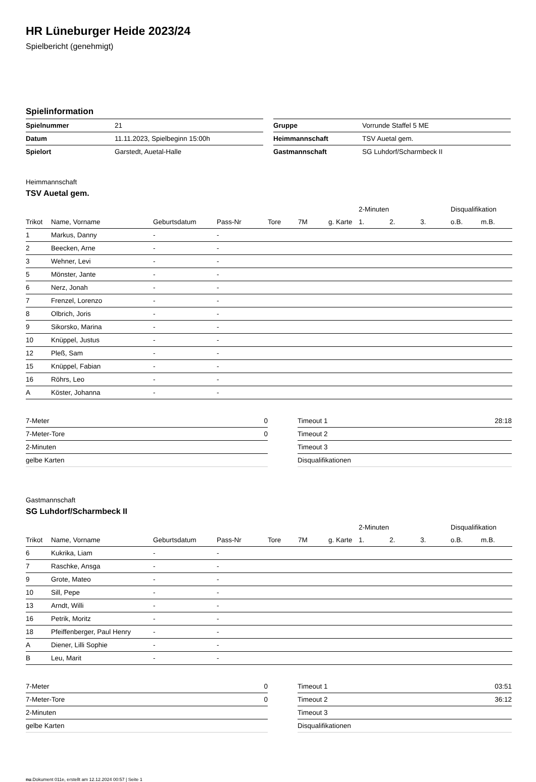HR Lüneburger Heide 2023/24
Spielbericht (genehmigt)
Spielinformation
| Spielnummer | 21 |
| Datum | 11.11.2023, Spielbeginn 15:00h |
| Spielort | Garstedt, Auetal-Halle |
| Gruppe | Vorrunde Staffel 5 ME |
| Heimmannschaft | TSV Auetal gem. |
| Gastmannschaft | SG Luhdorf/Scharmbeck II |
Heimmannschaft
TSV Auetal gem.
| | | | | | | | 2-Minuten | | | Disqualifikation | |
| --- | --- | --- | --- | --- | --- | --- | --- | --- | --- | --- | --- |
| Trikot | Name, Vorname | Geburtsdatum | Pass-Nr | Tore | 7M | g. Karte | 1. | 2. | 3. | o.B. | m.B. |
| 1 | Markus, Danny | - | - | | | | | | | | |
| 2 | Beecken, Arne | - | - | | | | | | | | |
| 3 | Wehner, Levi | - | - | | | | | | | | |
| 5 | Mönster, Jante | - | - | | | | | | | | |
| 6 | Nerz, Jonah | - | - | | | | | | | | |
| 7 | Frenzel, Lorenzo | - | - | | | | | | | | |
| 8 | Olbrich, Joris | - | - | | | | | | | | |
| 9 | Sikorsko, Marina | - | - | | | | | | | | |
| 10 | Knüppel, Justus | - | - | | | | | | | | |
| 12 | Pleß, Sam | - | - | | | | | | | | |
| 15 | Knüppel, Fabian | - | - | | | | | | | | |
| 16 | Röhrs, Leo | - | - | | | | | | | | |
| A | Köster, Johanna | - | - | | | | | | | | |
| 7-Meter | 0 |
| 7-Meter-Tore | 0 |
| 2-Minuten | |
| gelbe Karten | |
| Timeout 1 | 28:18 |
| Timeout 2 | |
| Timeout 3 | |
| Disqualifikationen | |
Gastmannschaft
SG Luhdorf/Scharmbeck II
| | | | | | | | 2-Minuten | | | Disqualifikation | |
| --- | --- | --- | --- | --- | --- | --- | --- | --- | --- | --- | --- |
| Trikot | Name, Vorname | Geburtsdatum | Pass-Nr | Tore | 7M | g. Karte | 1. | 2. | 3. | o.B. | m.B. |
| 6 | Kukrika, Liam | - | - | | | | | | | | |
| 7 | Raschke, Ansga | - | - | | | | | | | | |
| 9 | Grote, Mateo | - | - | | | | | | | | |
| 10 | Sill, Pepe | - | - | | | | | | | | |
| 13 | Arndt, Willi | - | - | | | | | | | | |
| 16 | Petrik, Moritz | - | - | | | | | | | | |
| 18 | Pfeiffenberger, Paul Henry | - | - | | | | | | | | |
| A | Diener, Lilli Sophie | - | - | | | | | | | | |
| B | Leu, Marit | - | - | | | | | | | | |
| 7-Meter | 0 |
| 7-Meter-Tore | 0 |
| 2-Minuten | |
| gelbe Karten | |
| Timeout 1 | 03:51 |
| Timeout 2 | 36:12 |
| Timeout 3 | |
| Disqualifikationen | |
nu.Dokument 011e, erstellt am 12.12.2024 00:57 | Seite 1